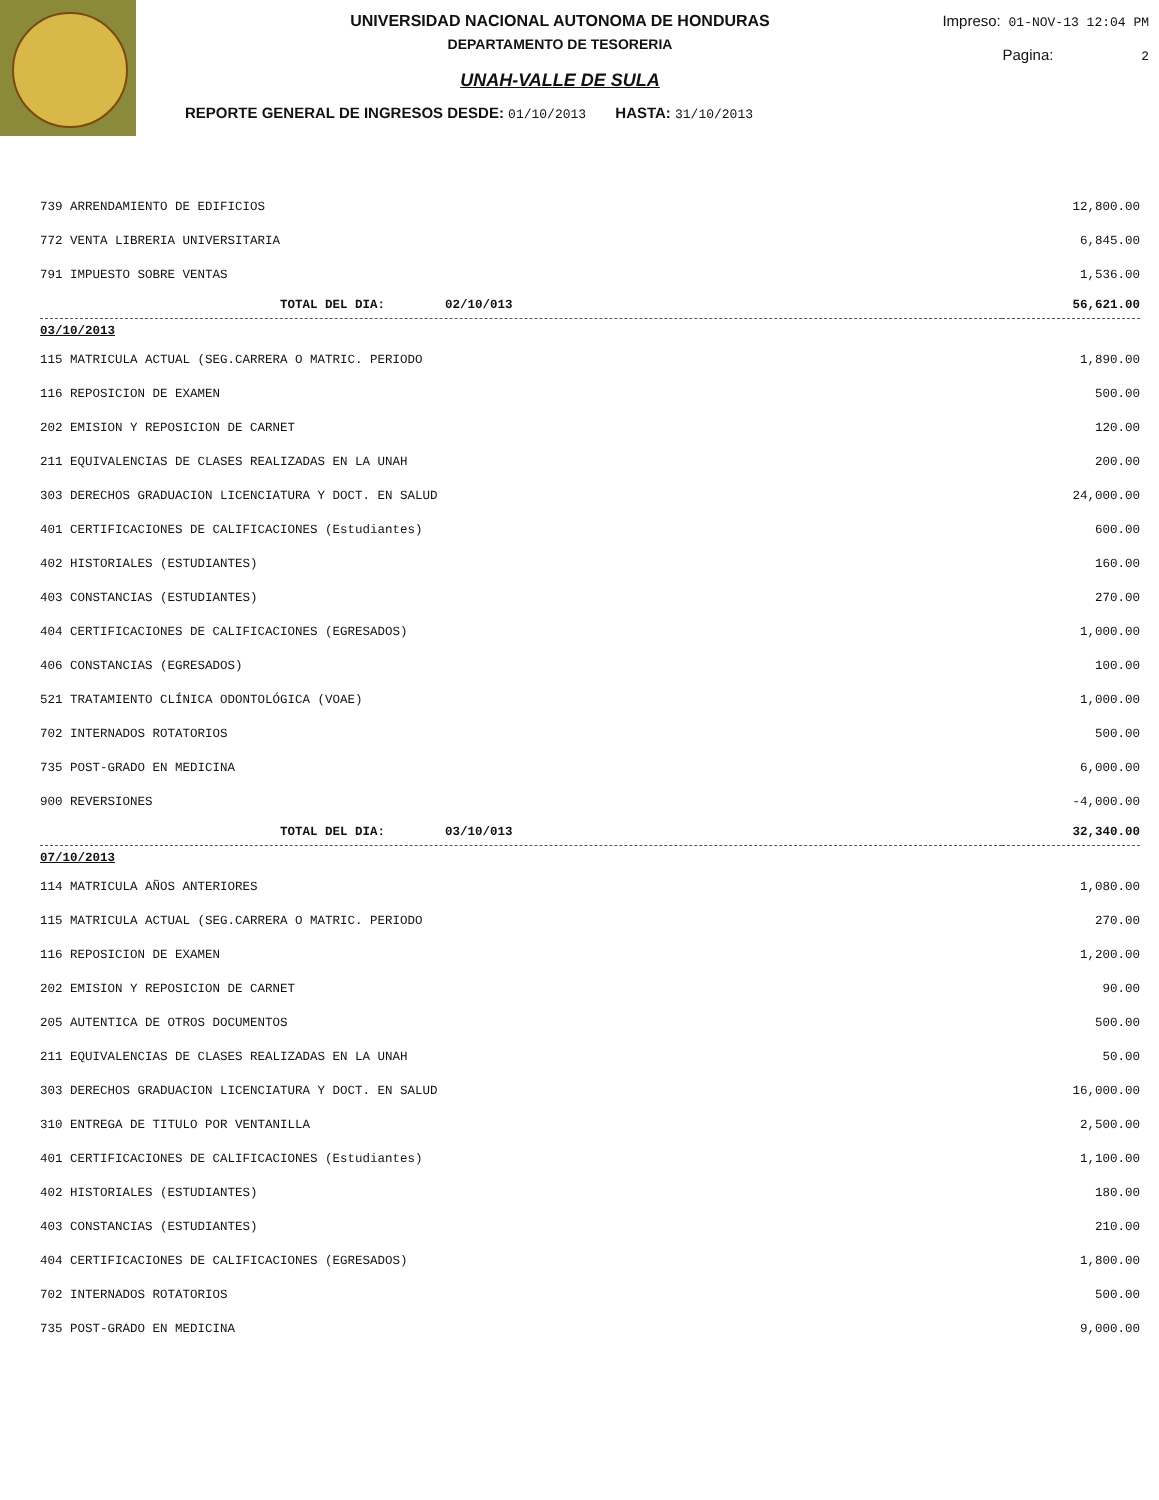UNIVERSIDAD NACIONAL AUTONOMA DE HONDURAS
DEPARTAMENTO DE TESORERIA
UNAH-VALLE DE SULA
REPORTE GENERAL DE INGRESOS DESDE: 01/10/2013 HASTA: 31/10/2013
Impreso: 01-NOV-13 12:04 PM
Pagina: 2
| 739 ARRENDAMIENTO DE EDIFICIOS | 12,800.00 |
| 772 VENTA LIBRERIA UNIVERSITARIA | 6,845.00 |
| 791 IMPUESTO SOBRE VENTAS | 1,536.00 |
| TOTAL DEL DIA: 02/10/013 | 56,621.00 |
| 03/10/2013 | |
| 115 MATRICULA ACTUAL (SEG.CARRERA O MATRIC. PERIODO | 1,890.00 |
| 116 REPOSICION DE EXAMEN | 500.00 |
| 202 EMISION Y REPOSICION DE CARNET | 120.00 |
| 211 EQUIVALENCIAS DE CLASES REALIZADAS EN LA UNAH | 200.00 |
| 303 DERECHOS GRADUACION LICENCIATURA Y DOCT. EN SALUD | 24,000.00 |
| 401 CERTIFICACIONES DE CALIFICACIONES (Estudiantes) | 600.00 |
| 402 HISTORIALES (ESTUDIANTES) | 160.00 |
| 403 CONSTANCIAS (ESTUDIANTES) | 270.00 |
| 404 CERTIFICACIONES DE CALIFICACIONES (EGRESADOS) | 1,000.00 |
| 406 CONSTANCIAS (EGRESADOS) | 100.00 |
| 521 TRATAMIENTO CLÍNICA ODONTOLÓGICA (VOAE) | 1,000.00 |
| 702 INTERNADOS ROTATORIOS | 500.00 |
| 735 POST-GRADO EN MEDICINA | 6,000.00 |
| 900 REVERSIONES | -4,000.00 |
| TOTAL DEL DIA: 03/10/013 | 32,340.00 |
| 07/10/2013 | |
| 114 MATRICULA AÑOS ANTERIORES | 1,080.00 |
| 115 MATRICULA ACTUAL (SEG.CARRERA O MATRIC. PERIODO | 270.00 |
| 116 REPOSICION DE EXAMEN | 1,200.00 |
| 202 EMISION Y REPOSICION DE CARNET | 90.00 |
| 205 AUTENTICA DE OTROS DOCUMENTOS | 500.00 |
| 211 EQUIVALENCIAS DE CLASES REALIZADAS EN LA UNAH | 50.00 |
| 303 DERECHOS GRADUACION LICENCIATURA Y DOCT. EN SALUD | 16,000.00 |
| 310 ENTREGA DE TITULO POR VENTANILLA | 2,500.00 |
| 401 CERTIFICACIONES DE CALIFICACIONES (Estudiantes) | 1,100.00 |
| 402 HISTORIALES (ESTUDIANTES) | 180.00 |
| 403 CONSTANCIAS (ESTUDIANTES) | 210.00 |
| 404 CERTIFICACIONES DE CALIFICACIONES (EGRESADOS) | 1,800.00 |
| 702 INTERNADOS ROTATORIOS | 500.00 |
| 735 POST-GRADO EN MEDICINA | 9,000.00 |